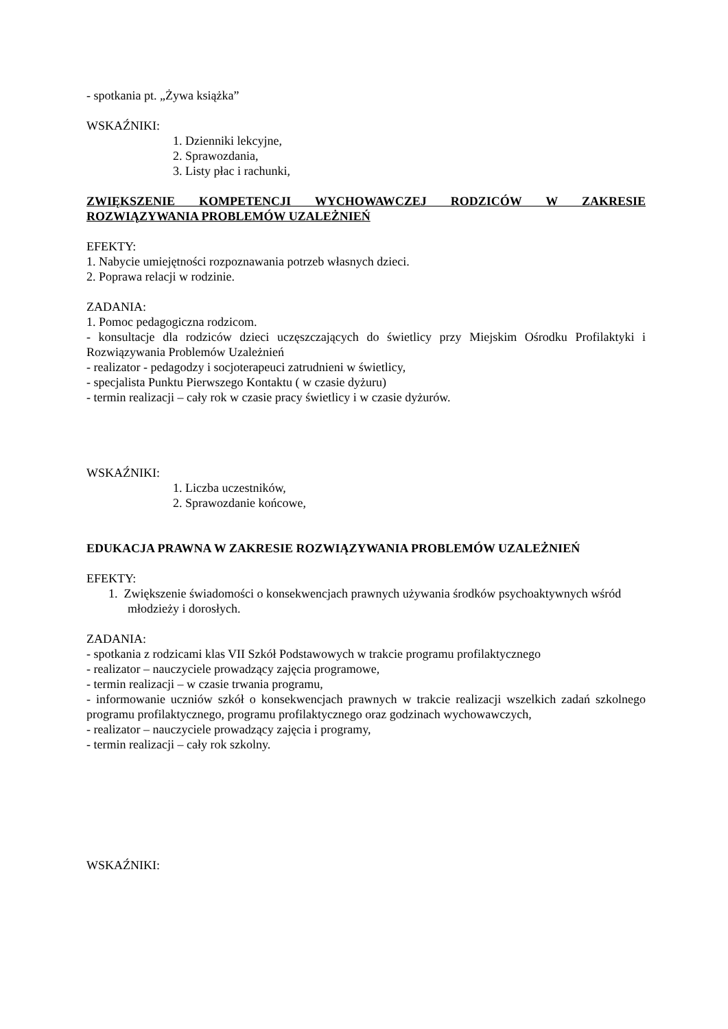- spotkania pt. „Żywa książka”
WSKAŹNIKI:
1. Dzienniki lekcyjne,
2. Sprawozdania,
3. Listy płac i rachunki,
ZWIĘKSZENIE KOMPETENCJI WYCHOWAWCZEJ RODZICÓW W ZAKRESIE ROZWIĄZYWANIA PROBLEMÓW UZALEŻNIEŃ
EFEKTY:
1. Nabycie umiejętności rozpoznawania potrzeb własnych dzieci.
2. Poprawa relacji w rodzinie.
ZADANIA:
1. Pomoc pedagogiczna rodzicom.
- konsultacje dla rodziców dzieci uczęszczających do świetlicy przy Miejskim Ośrodku Profilaktyki i Rozwiązywania Problemów Uzależnień
- realizator - pedagodzy i socjoterapeuci zatrudnieni w świetlicy,
- specjalista Punktu Pierwszego Kontaktu ( w czasie dyżuru)
- termin realizacji – cały rok w czasie pracy świetlicy i w czasie dyżurów.
WSKAŹNIKI:
1. Liczba uczestników,
2. Sprawozdanie końcowe,
EDUKACJA PRAWNA W ZAKRESIE ROZWIĄZYWANIA PROBLEMÓW UZALEŻNIEŃ
EFEKTY:
1. Zwiększenie świadomości o konsekwencjach prawnych używania środków psychoaktywnych wśród młodzieży i dorosłych.
ZADANIA:
- spotkania z rodzicami klas VII Szkół Podstawowych w trakcie programu profilaktycznego
- realizator – nauczyciele prowadzący zajęcia programowe,
- termin realizacji – w czasie trwania programu,
- informowanie uczniów szkół o konsekwencjach prawnych w trakcie realizacji wszelkich zadań szkolnego programu profilaktycznego, programu profilaktycznego oraz godzinach wychowawczych,
- realizator – nauczyciele prowadzący zajęcia i programy,
- termin realizacji – cały rok szkolny.
WSKAŹNIKI: